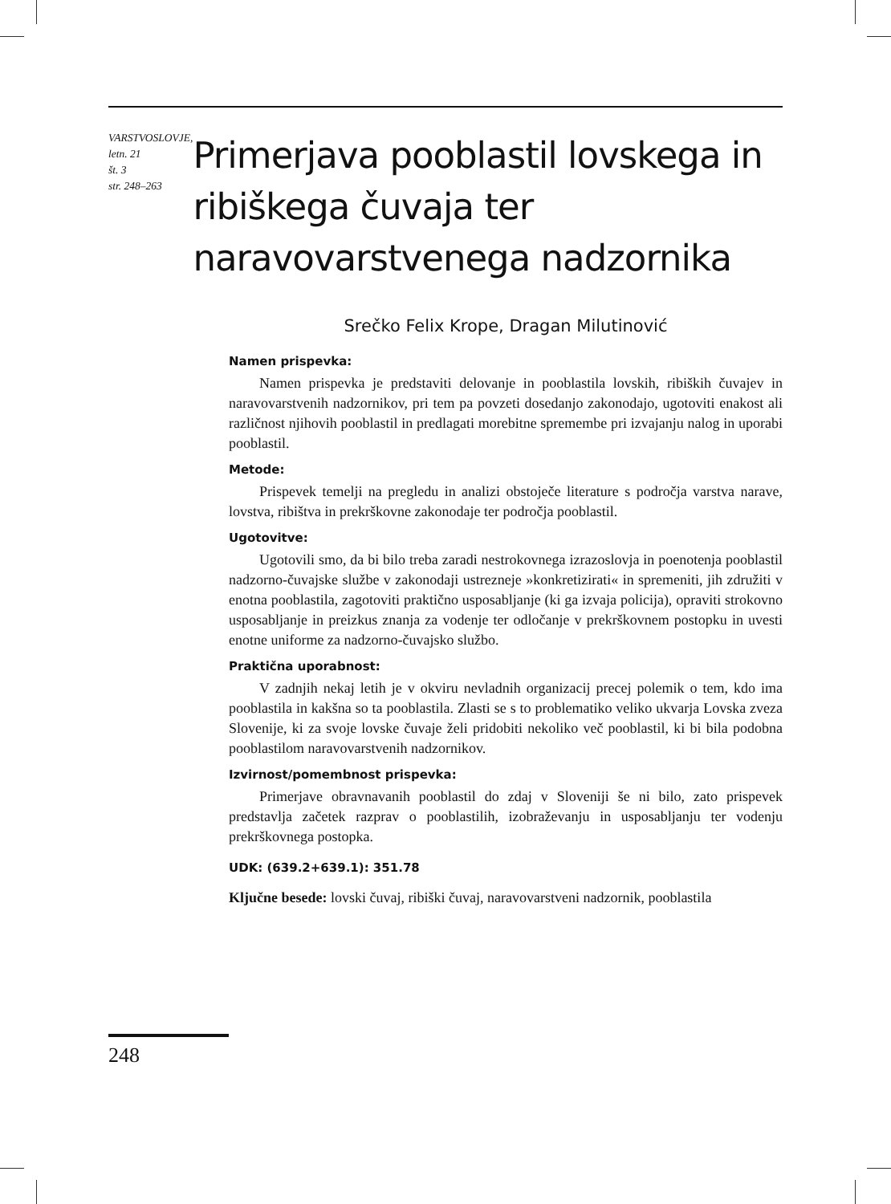VARSTVOSLOVJE,
letn. 21
št. 3
str. 248–263
Primerjava pooblastil lovskega in ribiškega čuvaja ter naravovarstvenega nadzornika
Srečko Felix Krope, Dragan Milutinović
Namen prispevka:
Namen prispevka je predstaviti delovanje in pooblastila lovskih, ribiških čuvajev in naravovarstvenih nadzornikov, pri tem pa povzeti dosedanjo zakonodajo, ugotoviti enakost ali različnost njihovih pooblastil in predlagati morebitne spremembe pri izvajanju nalog in uporabi pooblastil.
Metode:
Prispevek temelji na pregledu in analizi obstoječe literature s področja varstva narave, lovstva, ribištva in prekrškovne zakonodaje ter področja pooblastil.
Ugotovitve:
Ugotovili smo, da bi bilo treba zaradi nestrokovnega izrazoslovja in poenotenja pooblastil nadzorno-čuvajske službe v zakonodaji ustrezneje »konkretizirati« in spremeniti, jih združiti v enotna pooblastila, zagotoviti praktično usposabljanje (ki ga izvaja policija), opraviti strokovno usposabljanje in preizkus znanja za vodenje ter odločanje v prekrškovnem postopku in uvesti enotne uniforme za nadzorno-čuvajsko službo.
Praktična uporabnost:
V zadnjih nekaj letih je v okviru nevladnih organizacij precej polemik o tem, kdo ima pooblastila in kakšna so ta pooblastila. Zlasti se s to problematiko veliko ukvarja Lovska zveza Slovenije, ki za svoje lovske čuvaje želi pridobiti nekoliko več pooblastil, ki bi bila podobna pooblastilom naravovarstvenih nadzornikov.
Izvirnost/pomembnost prispevka:
Primerjave obravnavanih pooblastil do zdaj v Sloveniji še ni bilo, zato prispevek predstavlja začetek razprav o pooblastilih, izobraževanju in usposabljanju ter vodenju prekrškovnega postopka.
UDK: (639.2+639.1): 351.78
Ključne besede: lovski čuvaj, ribiški čuvaj, naravovarstveni nadzornik, pooblastila
248